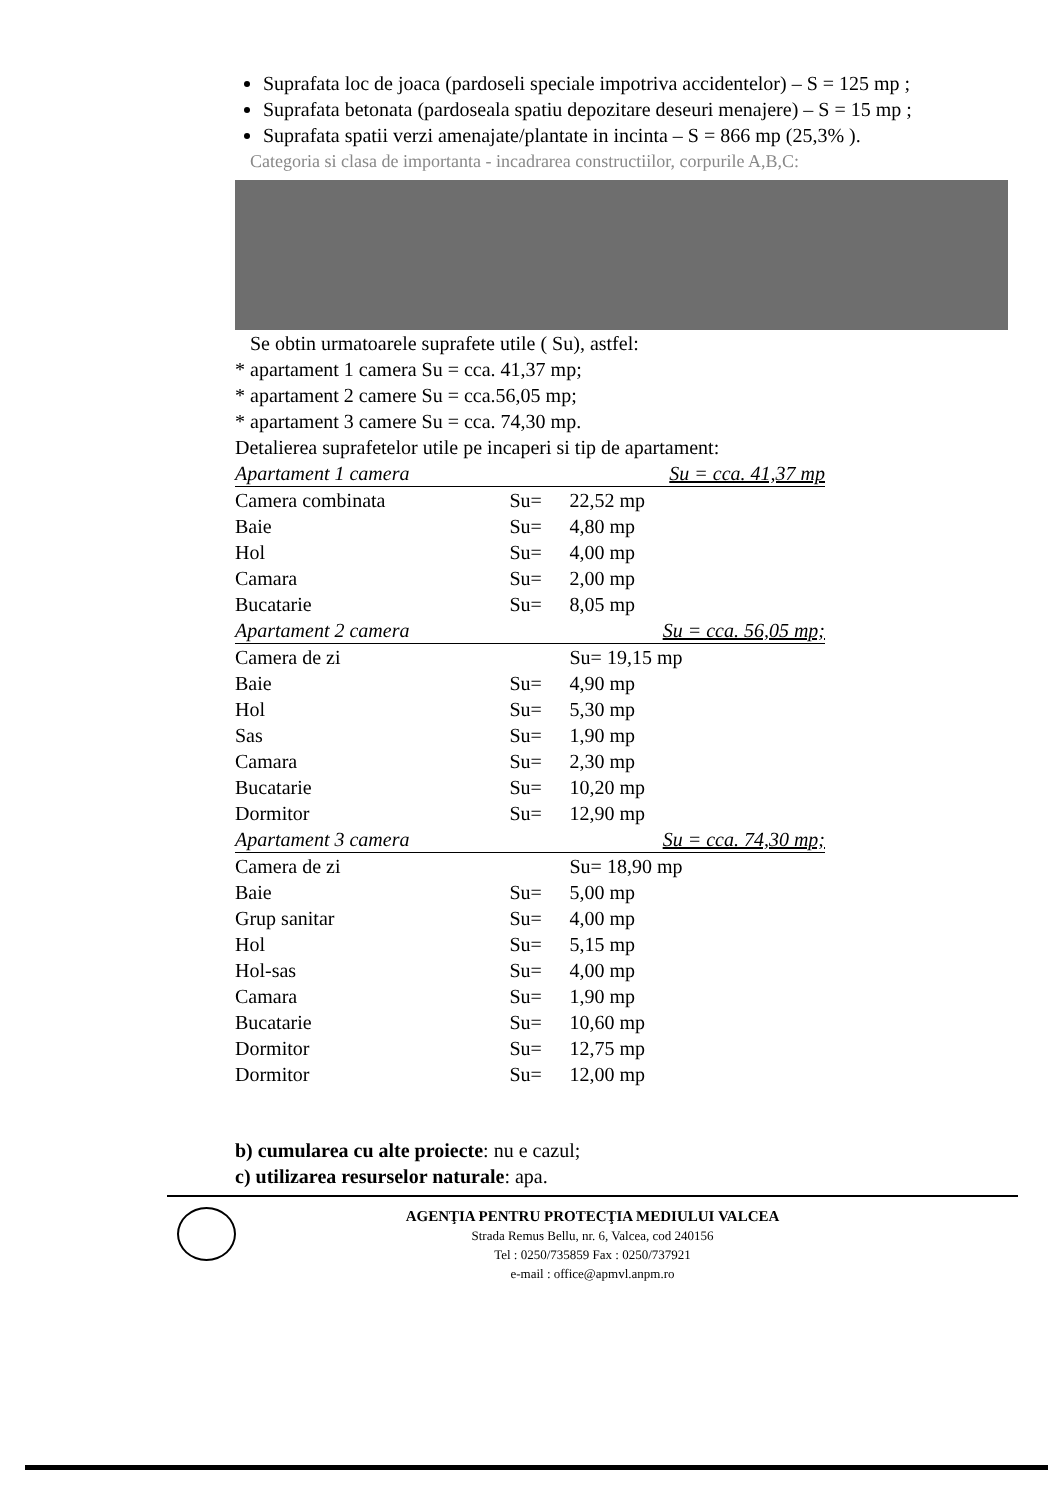Suprafata loc de joaca (pardoseli speciale impotriva accidentelor) – S = 125 mp ;
Suprafata betonata (pardoseala spatiu depozitare deseuri menajere) – S = 15 mp ;
Suprafata spatii verzi amenajate/plantate in incinta – S = 866 mp (25,3% ).
Categoria si clasa de importanta - incadrarea constructiilor, corpurile A,B,C:
Se obtin urmatoarele suprafete utile ( Su), astfel:
* apartament 1 camera Su = cca. 41,37 mp;
* apartament 2 camere Su = cca.56,05 mp;
* apartament 3 camere Su = cca. 74,30 mp.
Detalierea suprafetelor utile pe incaperi si tip de apartament:
| Apartament 1 camera | | Su = cca. 41,37 mp |
| Camera combinata | Su= | 22,52 mp |
| Baie | Su= | 4,80 mp |
| Hol | Su= | 4,00 mp |
| Camara | Su= | 2,00 mp |
| Bucatarie | Su= | 8,05 mp |
| Apartament 2 camera | | Su = cca. 56,05 mp; |
| Camera de zi | | Su= 19,15 mp |
| Baie | Su= | 4,90 mp |
| Hol | Su= | 5,30 mp |
| Sas | Su= | 1,90 mp |
| Camara | Su= | 2,30 mp |
| Bucatarie | Su= | 10,20 mp |
| Dormitor | Su= | 12,90 mp |
| Apartament 3 camera | | Su = cca. 74,30 mp; |
| Camera de zi | | Su= 18,90 mp |
| Baie | Su= | 5,00 mp |
| Grup sanitar | Su= | 4,00 mp |
| Hol | Su= | 5,15 mp |
| Hol-sas | Su= | 4,00 mp |
| Camara | Su= | 1,90 mp |
| Bucatarie | Su= | 10,60 mp |
| Dormitor | Su= | 12,75 mp |
| Dormitor | Su= | 12,00 mp |
b) cumularea cu alte proiecte: nu e cazul;
c) utilizarea resurselor naturale: apa.
AGENŢIA PENTRU PROTECŢIA MEDIULUI VALCEA
Strada Remus Bellu, nr. 6, Valcea, cod 240156
Tel : 0250/735859 Fax : 0250/737921
e-mail : office@apmvl.anpm.ro